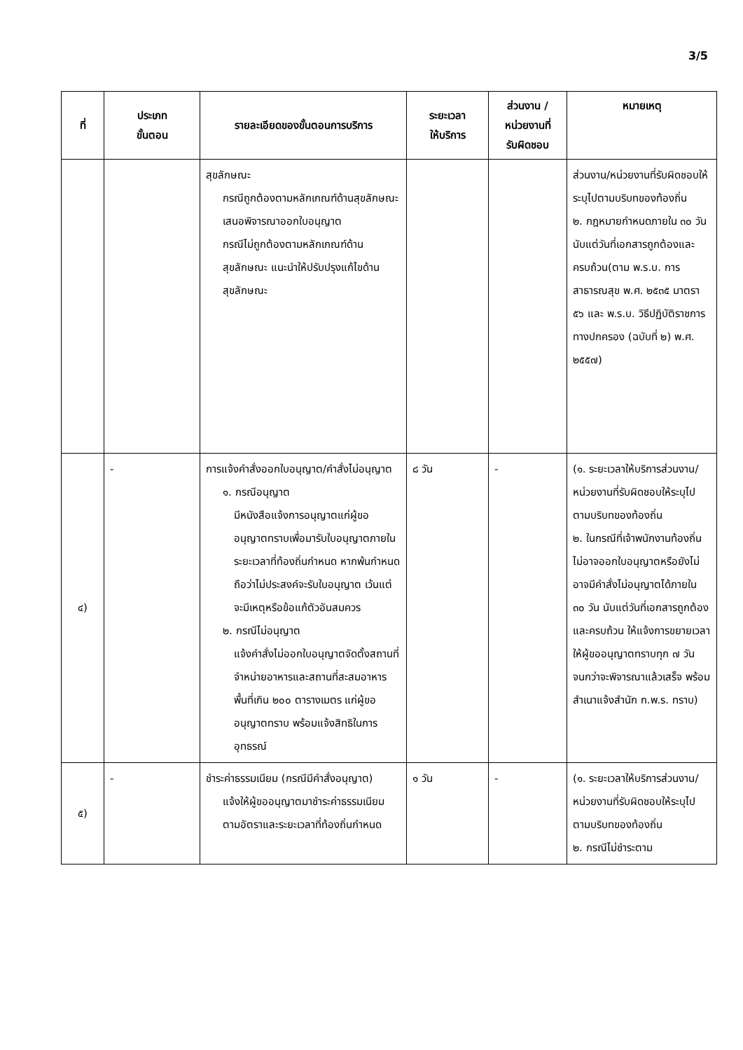3/5
| ที่ | ประเภท ขั้นตอน | รายละเอียดของขั้นตอนการบริการ | ระยะเวลา ให้บริการ | ส่วนงาน / หน่วยงานที่ รับผิดชอบ | หมายเหตุ |
| --- | --- | --- | --- | --- | --- |
| | | สุขลักษณะ กรณีถูกต้องตามหลักเกณฑ์ด้านสุขลักษณะ เสนอพิจารณาออกใบอนุญาต กรณีไม่ถูกต้องตามหลักเกณฑ์ด้านสุขลักษณะ แนะนำให้ปรับปรุงแก้ไขด้านสุขลักษณะ | | | ส่วนงาน/หน่วยงานที่รับผิดชอบให้ระบุไปตามบริบทของท้องถิ่น ๒. กฎหมายกำหนดภายใน ๓๐ วัน นับแต่วันที่เอกสารถูกต้องและครบถ้วน(ตาม พ.ร.บ. การสาธารณสุข พ.ศ. ๒๕๓๕ มาตรา ๕๖ และ พ.ร.บ. วิธีปฏิบัติราชการทางปกครอง (ฉบับที่ ๒) พ.ศ. ๒๕๕๗) |
| ๔) | - | การแจ้งคำสั่งออกใบอนุญาต/คำสั่งไม่อนุญาต ๑. กรณีอนุญาต มีหนังสือแจ้งการอนุญาตแก่ผู้ขออนุญาตทราบเพื่อมารับใบอนุญาตภายในระยะเวลาที่ท้องถิ่นกำหนด หากพ้นกำหนดถือว่าไม่ประสงค์จะรับใบอนุญาต เว้นแต่จะมีเหตุหรือข้อแก้ตัวอันสมควร ๒. กรณีไม่อนุญาต แจ้งคำสั่งไม่ออกใบอนุญาตจัดตั้งสถานที่จำหน่ายอาหารและสถานที่สะสมอาหาร พื้นที่เกิน ๒๐๐ ตารางเมตร แก่ผู้ขออนุญาตทราบ พร้อมแจ้งสิทธิในการอุทธรณ์ | ๘ วัน | - | (๑. ระยะเวลาให้บริการส่วนงาน/หน่วยงานที่รับผิดชอบให้ระบุไปตามบริบทของท้องถิ่น ๒. ในกรณีที่เจ้าพนักงานท้องถิ่น ไม่อาจออกใบอนุญาตหรือยังไม่อาจมีคำสั่งไม่อนุญาตได้ภายใน ๓๐ วัน นับแต่วันที่เอกสารถูกต้องและครบถ้วน ให้แจ้งการขยายเวลาให้ผู้ขออนุญาตทราบทุก ๗ วัน จนกว่าจะพิจารณาแล้วเสร็จ พร้อมสำเนาแจ้งสำนัก ก.พ.ร. ทราบ) |
| ๕) | - | ชำระค่าธรรมเนียม (กรณีมีคำสั่งอนุญาต) แจ้งให้ผู้ขออนุญาตมาชำระค่าธรรมเนียมตามอัตราและระยะเวลาที่ท้องถิ่นกำหนด | ๑ วัน | - | (๑. ระยะเวลาให้บริการส่วนงาน/หน่วยงานที่รับผิดชอบให้ระบุไปตามบริบทของท้องถิ่น ๒. กรณีไม่ชำระตาม |